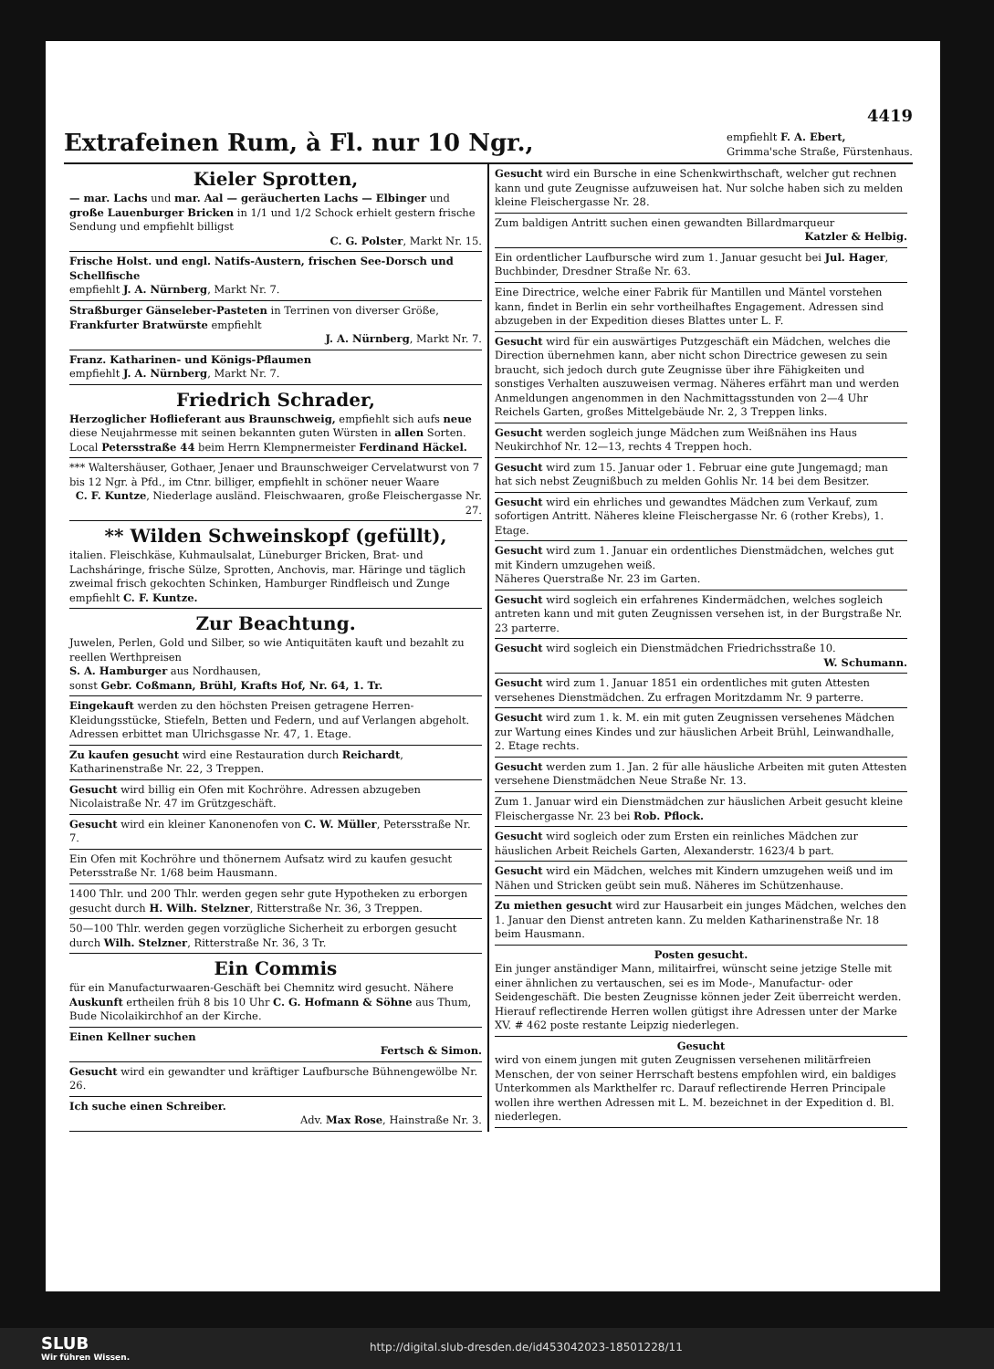4419
Extrafeinen Rum, à Fl. nur 10 Ngr.,
empfiehlt F. A. Ebert,
Grimma'sche Straße, Fürstenhaus.
Kieler Sprotten,
— mar. Lachs und mar. Aal — geräucherten Lachs — Elbinger und große Lauenburger Bricken in 1/1 und 1/2 Schock erhielt gestern frische Sendung und empfiehlt billigst
C. G. Polster, Markt Nr. 15.
Frische Holst. und engl. Natifs-Austern, frischen See-Dorsch und Schellfische
empfiehlt J. A. Nürnberg, Markt Nr. 7.
Straßburger Gänseleber-Pasteten in Terrinen von diverser Größe, Frankfurter Bratwürste empfiehlt
J. A. Nürnberg, Markt Nr. 7.
Franz. Katharinen- und Königs-Pflaumen
empfiehlt J. A. Nürnberg, Markt Nr. 7.
Friedrich Schrader,
Herzoglicher Hoflieferant aus Braunschweig, empfiehlt sich aufs neue diese Neujahrmesse mit seinen bekannten guten Würsten in allen Sorten. Local Petersstraße 44 beim Herrn Klempnermeister Ferdinand Häckel.
*** Waltershäuser, Gothaer, Jenaer und Braunschweiger Cervelatwurst von 7 bis 12 Ngr. à Pfd., im Ctnr. billiger, empfiehlt in schöner neuer Waare
C. F. Kuntze, Niederlage ausländ. Fleischwaaren, große Fleischergasse Nr. 27.
** Wilden Schweinskopf (gefüllt),
italien. Fleischkäse, Kuhmaulsalat, Lüneburger Bricken, Brat- und Lachsháringe, frische Sülze, Sprotten, Anchovis, mar. Häringe und täglich zweimal frisch gekochten Schinken, Hamburger Rindfleisch und Zunge empfiehlt C. F. Kuntze.
Zur Beachtung.
Juwelen, Perlen, Gold und Silber, so wie Antiquitäten kauft und bezahlt zu reellen Werthpreisen
S. A. Hamburger aus Nordhausen,
sonst Gebr. Coßmann, Brühl, Krafts Hof, Nr. 64, 1. Tr.
Eingekauft werden zu den höchsten Preisen getragene Herren-Kleidungsstücke, Stiefeln, Betten und Federn, und auf Verlangen abgeholt. Adressen erbittet man Ulrichsgasse Nr. 47, 1. Etage.
Zu kaufen gesucht wird eine Restauration durch Reichardt, Katharinenstraße Nr. 22, 3 Treppen.
Gesucht wird billig ein Ofen mit Kochröhre. Adressen abzugeben Nicolaistraße Nr. 47 im Grützgeschäft.
Gesucht wird ein kleiner Kanonenofen von C. W. Müller, Petersstraße Nr. 7.
Ein Ofen mit Kochröhre und thönernem Aufsatz wird zu kaufen gesucht Petersstraße Nr. 1/68 beim Hausmann.
1400 Thlr. und 200 Thlr. werden gegen sehr gute Hypotheken zu erborgen gesucht durch H. Wilh. Stelzner, Ritterstraße Nr. 36, 3 Treppen.
50—100 Thlr. werden gegen vorzügliche Sicherheit zu erborgen gesucht durch Wilh. Stelzner, Ritterstraße Nr. 36, 3 Tr.
Ein Commis
für ein Manufacturwaaren-Geschäft bei Chemnitz wird gesucht. Nähere Auskunft ertheilen früh 8 bis 10 Uhr C. G. Hofmann & Söhne aus Thum, Bude Nicolaikirchhof an der Kirche.
Einen Kellner suchen
Fertsch & Simon.
Gesucht wird ein gewandter und kräftiger Laufbursche Bühnengewölbe Nr. 26.
Ich suche einen Schreiber.
Adv. Max Rose, Hainstraße Nr. 3.
Gesucht wird ein Bursche in eine Schenkwirthschaft, welcher gut rechnen kann und gute Zeugnisse aufzuweisen hat. Nur solche haben sich zu melden kleine Fleischergasse Nr. 28.
Zum baldigen Antritt suchen einen gewandten Billardmarqueur
Katzler & Helbig.
Ein ordentlicher Laufbursche wird zum 1. Januar gesucht bei Jul. Hager, Buchbinder, Dresdner Straße Nr. 63.
Eine Directrice, welche einer Fabrik für Mantillen und Mäntel vorstehen kann, findet in Berlin ein sehr vortheilhaftes Engagement. Adressen sind abzugeben in der Expedition dieses Blattes unter L. F.
Gesucht wird für ein auswärtiges Putzgeschäft ein Mädchen, welches die Direction übernehmen kann, aber nicht schon Directrice gewesen zu sein braucht, sich jedoch durch gute Zeugnisse über ihre Fähigkeiten und sonstiges Verhalten auszuweisen vermag. Näheres erfährt man und werden Anmeldungen angenommen in den Nachmittagsstunden von 2—4 Uhr Reichels Garten, großes Mittelgebäude Nr. 2, 3 Treppen links.
Gesucht werden sogleich junge Mädchen zum Weißnähen ins Haus Neukirchhof Nr. 12—13, rechts 4 Treppen hoch.
Gesucht wird zum 15. Januar oder 1. Februar eine gute Jungemagd; man hat sich nebst Zeugnißbuch zu melden Gohlis Nr. 14 bei dem Besitzer.
Gesucht wird ein ehrliches und gewandtes Mädchen zum Verkauf, zum sofortigen Antritt. Näheres kleine Fleischergasse Nr. 6 (rother Krebs), 1. Etage.
Gesucht wird zum 1. Januar ein ordentliches Dienstmädchen, welches gut mit Kindern umzugehen weiß.
Näheres Querstraße Nr. 23 im Garten.
Gesucht wird sogleich ein erfahrenes Kindermädchen, welches sogleich antreten kann und mit guten Zeugnissen versehen ist, in der Burgstraße Nr. 23 parterre.
Gesucht wird sogleich ein Dienstmädchen Friedrichsstraße 10.
W. Schumann.
Gesucht wird zum 1. Januar 1851 ein ordentliches mit guten Attesten versehenes Dienstmädchen. Zu erfragen Moritzdamm Nr. 9 parterre.
Gesucht wird zum 1. k. M. ein mit guten Zeugnissen versehenes Mädchen zur Wartung eines Kindes und zur häuslichen Arbeit Brühl, Leinwandhalle, 2. Etage rechts.
Gesucht werden zum 1. Jan. 2 für alle häusliche Arbeiten mit guten Attesten versehene Dienstmädchen Neue Straße Nr. 13.
Zum 1. Januar wird ein Dienstmädchen zur häuslichen Arbeit gesucht kleine Fleischergasse Nr. 23 bei Rob. Pflock.
Gesucht wird sogleich oder zum Ersten ein reinliches Mädchen zur häuslichen Arbeit Reichels Garten, Alexanderstr. 1623/4 b part.
Gesucht wird ein Mädchen, welches mit Kindern umzugehen weiß und im Nähen und Stricken geübt sein muß. Näheres im Schützenhause.
Zu miethen gesucht wird zur Hausarbeit ein junges Mädchen, welches den 1. Januar den Dienst antreten kann. Zu melden Katharinenstraße Nr. 18 beim Hausmann.
Posten gesucht.
Ein junger anständiger Mann, militairfrei, wünscht seine jetzige Stelle mit einer ähnlichen zu vertauschen, sei es im Mode-, Manufactur- oder Seidengeschäft. Die besten Zeugnisse können jeder Zeit überreicht werden. Hierauf reflectirende Herren wollen gütigst ihre Adressen unter der Marke XV. # 462 poste restante Leipzig niederlegen.
Gesucht
wird von einem jungen mit guten Zeugnissen versehenen militärfreien Menschen, der von seiner Herrschaft bestens empfohlen wird, ein baldiges Unterkommen als Markthelfer rc. Darauf reflectirende Herren Principale wollen ihre werthen Adressen mit L. M. bezeichnet in der Expedition d. Bl. niederlegen.
SLUB
Wir führen Wissen.
http://digital.slub-dresden.de/id453042023-18501228/11